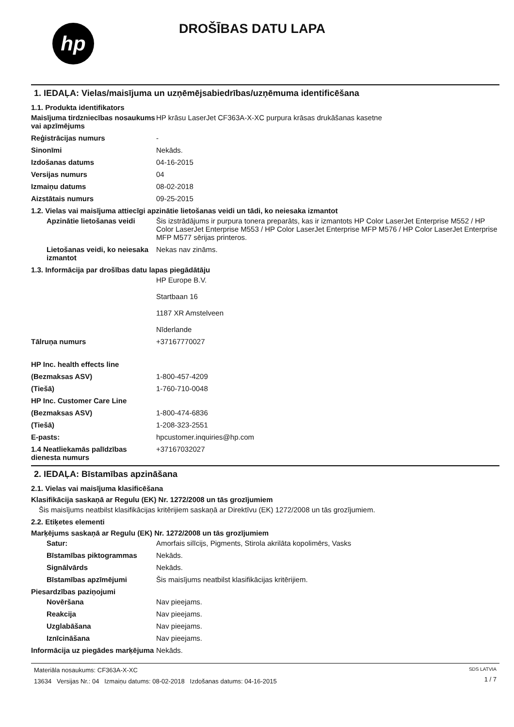hp
DROŠĪBAS DATU LAPA
1. IEDAĻA: Vielas/maisījuma un uzņēmējsabiedrības/uzņēmuma identificēšana
1.1. Produkta identifikators
Maisījuma tirdzniecības nosaukums vai apzīmējums
HP krāsu LaserJet CF363A-X-XC purpura krāsas drukāšanas kasetne
Reģistrācijas numurs -
Sinonīmi Nekāds.
Izdošanas datums 04-16-2015
Versijas numurs 04
Izmaiņu datums 08-02-2018
Aizstātais numurs 09-25-2015
1.2. Vielas vai maisījuma attiecīgi apzinātie lietošanas veidi un tādi, ko neiesaka izmantot
Apzinātie lietošanas veidi
Šis izstrādājums ir purpura tonera preparāts, kas ir izmantots HP Color LaserJet Enterprise M552 / HP Color LaserJet Enterprise M553 / HP Color LaserJet Enterprise MFP M576 / HP Color LaserJet Enterprise MFP M577 sērijas printeros.
Lietošanas veidi, ko neiesaka izmantot
Nekas nav zināms.
1.3. Informācija par drošības datu lapas piegādātāju
HP Europe B.V.
Startbaan 16
1187 XR Amstelveen
Nīderlande
Tālruņa numurs +37167770027
HP Inc. health effects line
(Bezmaksas ASV) 1-800-457-4209
(Tiešā) 1-760-710-0048
HP Inc. Customer Care Line
(Bezmaksas ASV) 1-800-474-6836
(Tiešā) 1-208-323-2551
E-pasts: hpcustomer.inquiries@hp.com
1.4 Neatliekamās palīdzības dienesta numurs
+37167032027
2. IEDAĻA: Bīstamības apzināšana
2.1. Vielas vai maisījuma klasificēšana
Klasifikācija saskaņā ar Regulu (EK) Nr. 1272/2008 un tās grozījumiem
Šis maisījums neatbilst klasifikācijas kritērijiem saskaņā ar Direktīvu (EK) 1272/2008 un tās grozījumiem.
2.2. Etiķetes elementi
Marķējums saskaņā ar Regulu (EK) Nr. 1272/2008 un tās grozījumiem
Satur: Amorfais silīcijs, Pigments, Stirola akrilāta kopolimērs, Vasks
Bīstamības piktogrammas Nekāds.
Signālvārds Nekāds.
Bīstamības apzīmējumi Šis maisījums neatbilst klasifikācijas kritērijiem.
Piesardzības paziņojumi
Novēršana Nav pieejams.
Reakcija Nav pieejams.
Uzglabāšana Nav pieejams.
Iznīcināšana Nav pieejams.
Informācija uz piegādes marķējuma
Nekāds.
Materiāla nosaukums: CF363A-X-XC
13634 Versijas Nr.: 04 Izmaiņu datums: 08-02-2018 Izdošanas datums: 04-16-2015
SDS LATVIA
1 / 7